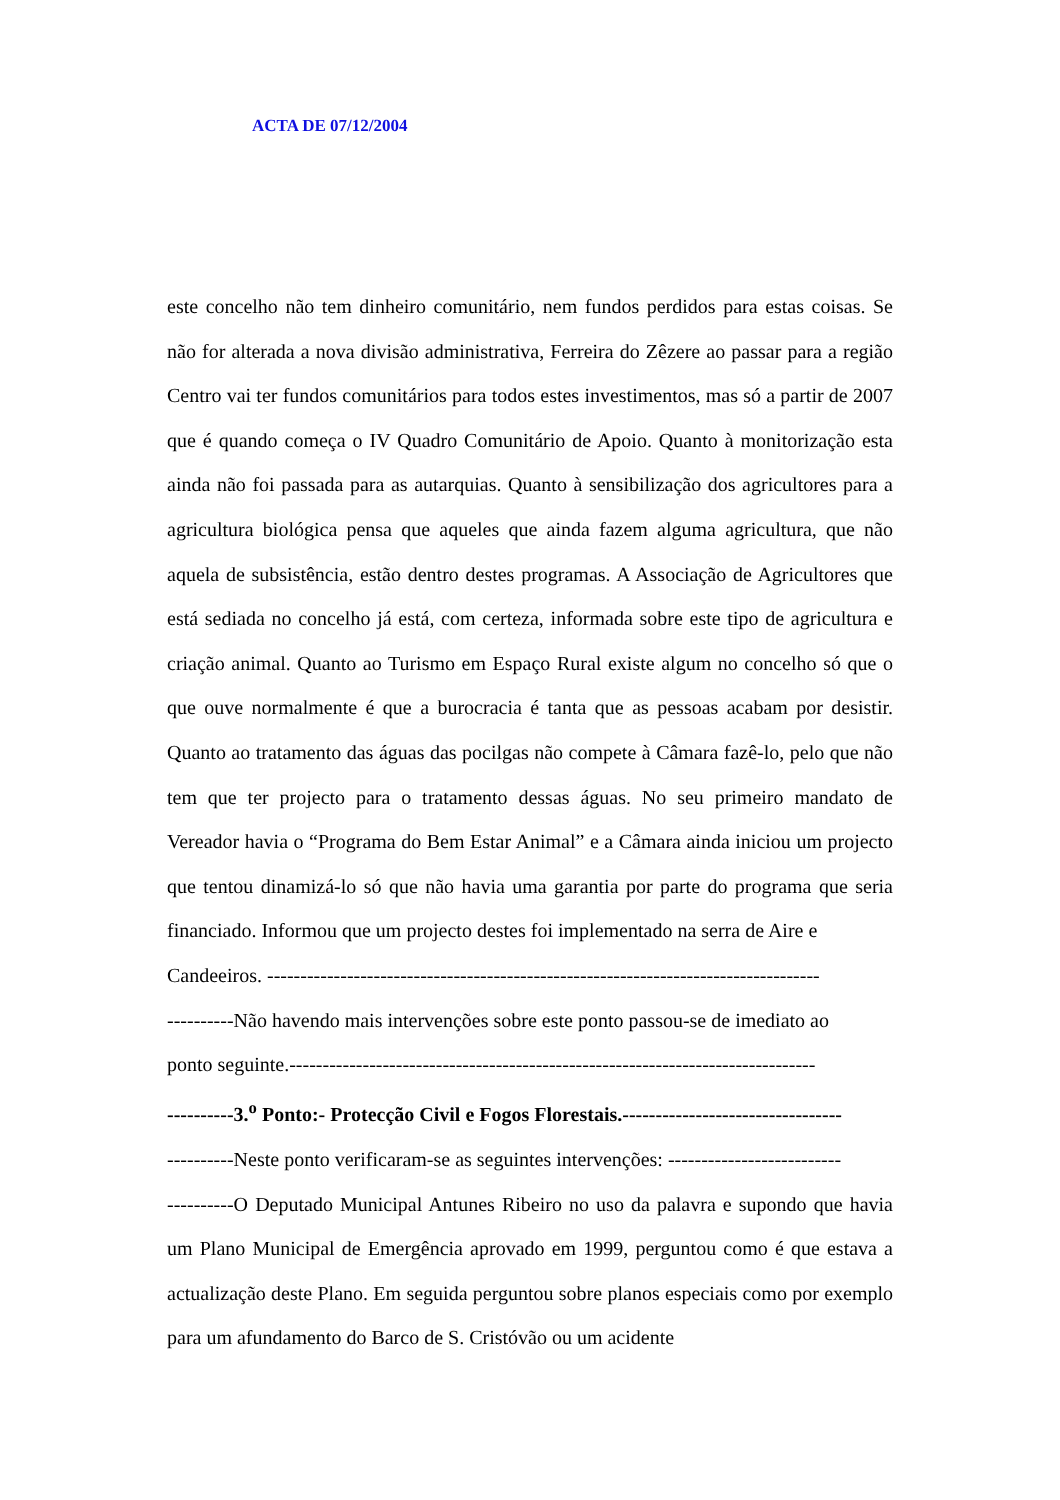ACTA DE 07/12/2004
este concelho não tem dinheiro comunitário, nem fundos perdidos para estas coisas. Se não for alterada a nova divisão administrativa, Ferreira do Zêzere ao passar para a região Centro vai ter fundos comunitários para todos estes investimentos, mas só a partir de 2007 que é quando começa o IV Quadro Comunitário de Apoio. Quanto à monitorização esta ainda não foi passada para as autarquias. Quanto à sensibilização dos agricultores para a agricultura biológica pensa que aqueles que ainda fazem alguma agricultura, que não aquela de subsistência, estão dentro destes programas. A Associação de Agricultores que está sediada no concelho já está, com certeza, informada sobre este tipo de agricultura e criação animal. Quanto ao Turismo em Espaço Rural existe algum no concelho só que o que ouve normalmente é que a burocracia é tanta que as pessoas acabam por desistir. Quanto ao tratamento das águas das pocilgas não compete à Câmara fazê-lo, pelo que não tem que ter projecto para o tratamento dessas águas. No seu primeiro mandato de Vereador havia o “Programa do Bem Estar Animal” e a Câmara ainda iniciou um projecto que tentou dinamizá-lo só que não havia uma garantia por parte do programa que seria financiado. Informou que um projecto destes foi implementado na serra de Aire e
Candeeiros. -----------------------------------------------------------------------------------
----------Não havendo mais intervenções sobre este ponto passou-se de imediato ao
ponto seguinte.-------------------------------------------------------------------------------
----------3.<sup>o</sup> Ponto:- Protecção Civil e Fogos Florestais.---------------------------------
----------Neste ponto verificaram-se as seguintes intervenções: --------------------------
----------O Deputado Municipal Antunes Ribeiro no uso da palavra e supondo que havia um Plano Municipal de Emergência aprovado em 1999, perguntou como é que estava a actualização deste Plano. Em seguida perguntou sobre planos especiais como por exemplo para um afundamento do Barco de S. Cristóvão ou um acidente